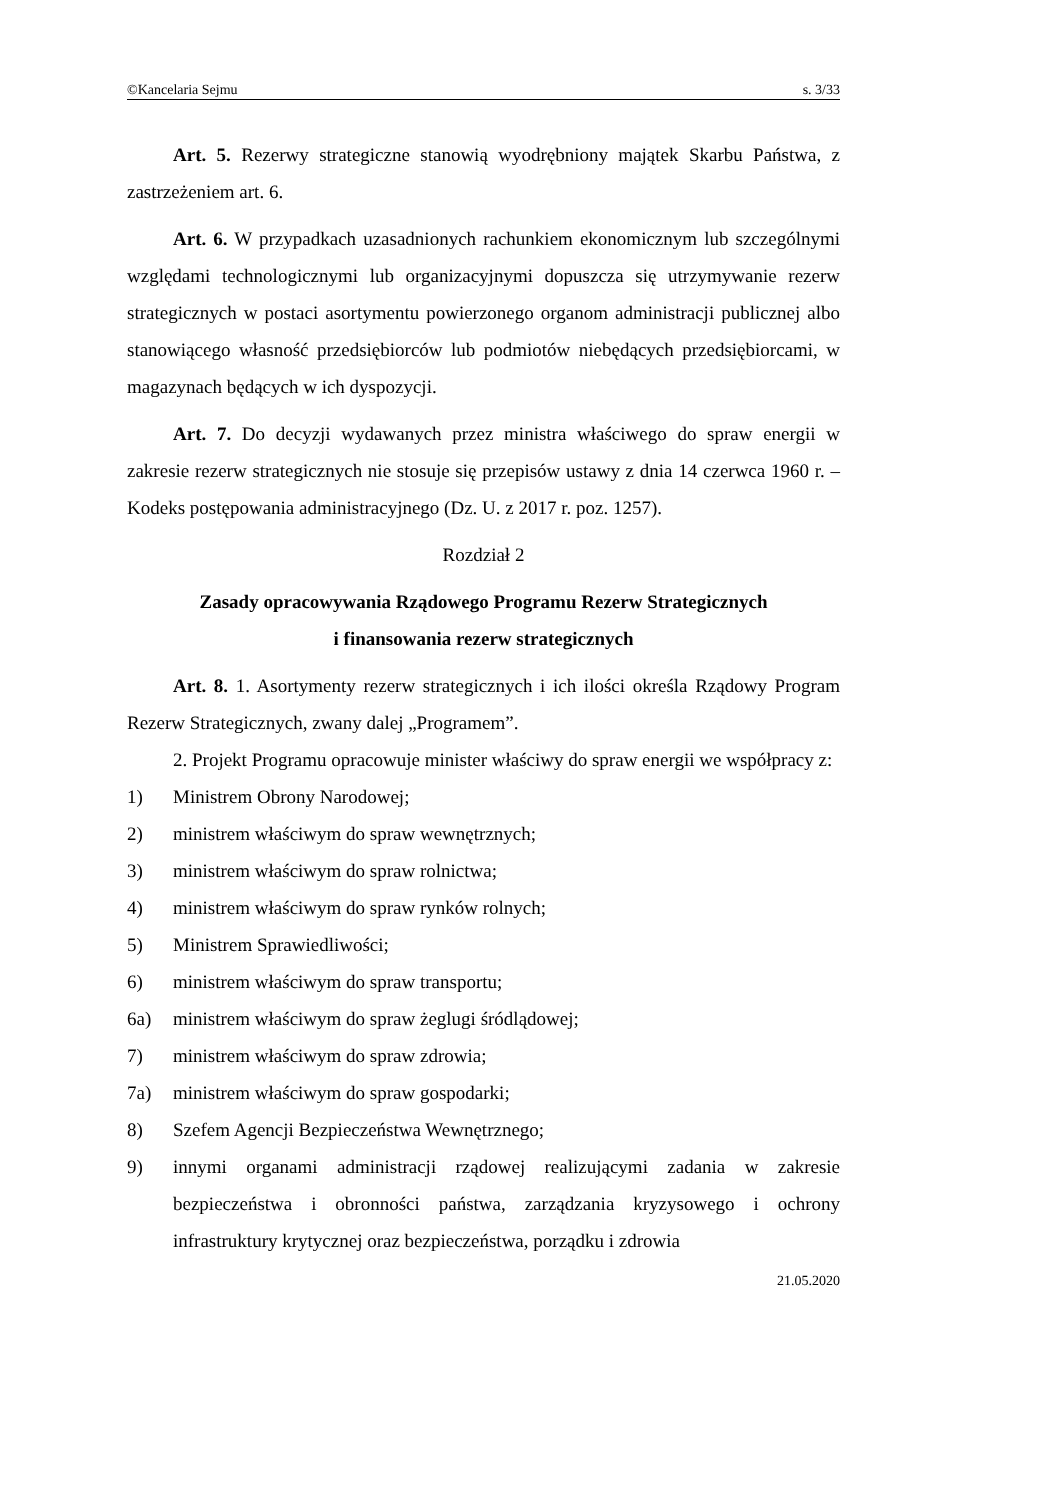©Kancelaria Sejmu s. 3/33
Art. 5. Rezerwy strategiczne stanowią wyodrębniony majątek Skarbu Państwa, z zastrzeżeniem art. 6.
Art. 6. W przypadkach uzasadnionych rachunkiem ekonomicznym lub szczególnymi względami technologicznymi lub organizacyjnymi dopuszcza się utrzymywanie rezerw strategicznych w postaci asortymentu powierzonego organom administracji publicznej albo stanowiącego własność przedsiębiorców lub podmiotów niebędących przedsiębiorcami, w magazynach będących w ich dyspozycji.
Art. 7. Do decyzji wydawanych przez ministra właściwego do spraw energii w zakresie rezerw strategicznych nie stosuje się przepisów ustawy z dnia 14 czerwca 1960 r. – Kodeks postępowania administracyjnego (Dz. U. z 2017 r. poz. 1257).
Rozdział 2
Zasady opracowywania Rządowego Programu Rezerw Strategicznych
i finansowania rezerw strategicznych
Art. 8. 1. Asortymenty rezerw strategicznych i ich ilości określa Rządowy Program Rezerw Strategicznych, zwany dalej „Programem”.
2. Projekt Programu opracowuje minister właściwy do spraw energii we współpracy z:
1) Ministrem Obrony Narodowej;
2) ministrem właściwym do spraw wewnętrznych;
3) ministrem właściwym do spraw rolnictwa;
4) ministrem właściwym do spraw rynków rolnych;
5) Ministrem Sprawiedliwości;
6) ministrem właściwym do spraw transportu;
6a) ministrem właściwym do spraw żeglugi śródlądowej;
7) ministrem właściwym do spraw zdrowia;
7a) ministrem właściwym do spraw gospodarki;
8) Szefem Agencji Bezpieczeństwa Wewnętrznego;
9) innymi organami administracji rządowej realizującymi zadania w zakresie bezpieczeństwa i obronności państwa, zarządzania kryzysowego i ochrony infrastruktury krytycznej oraz bezpieczeństwa, porządku i zdrowia
21.05.2020